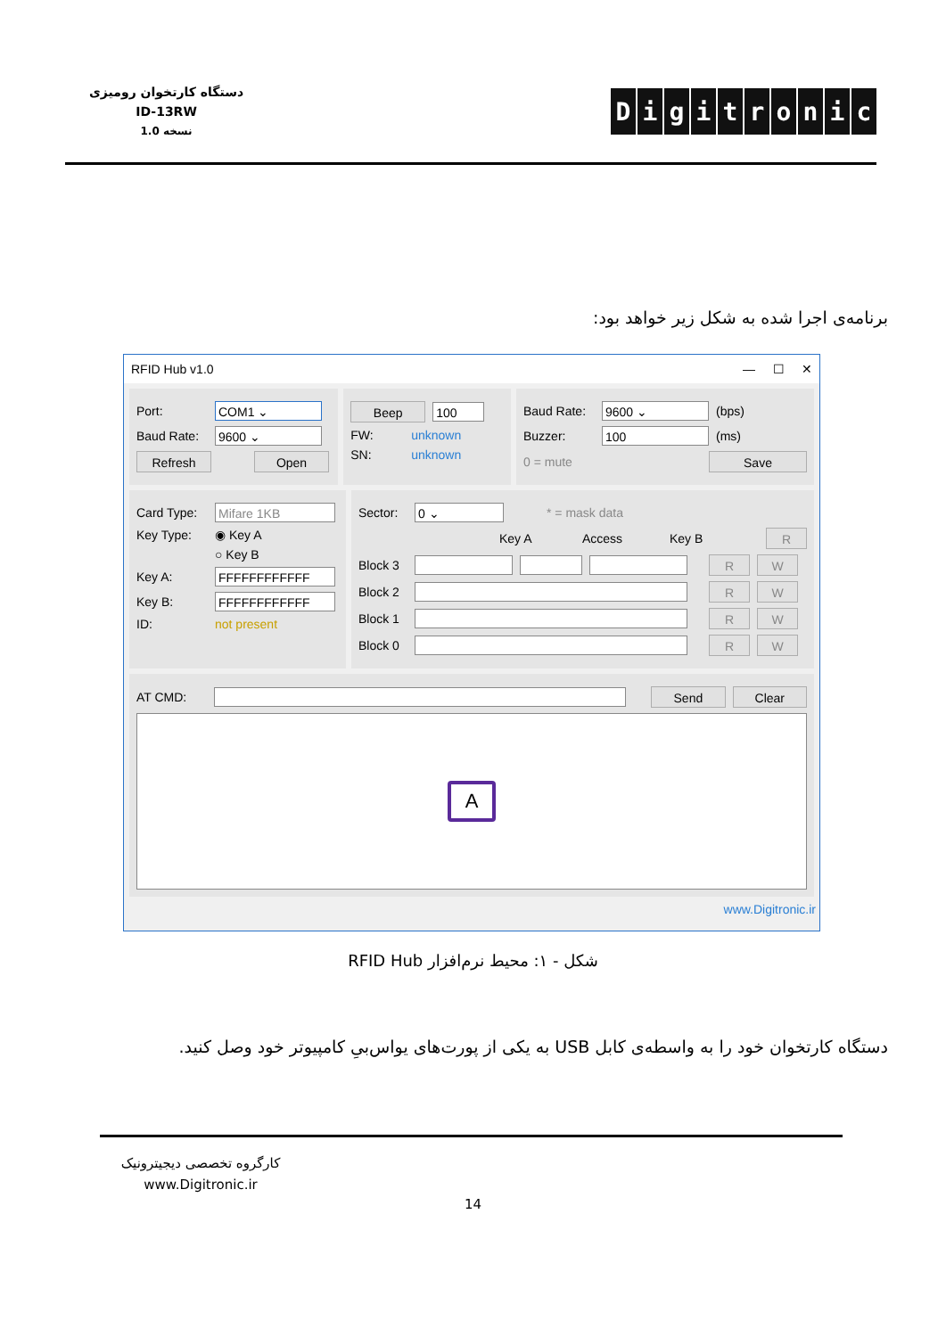دستگاه کارتخوان رومیزی
ID-13RW
نسخه 1.0
Digitronic
برنامه‌ی اجرا شده به شکل زیر خواهد بود:
RFID Hub v1.0 — ☐ ✕
Port: COM1 ⌄
Baud Rate: 9600 ⌄
Refresh Open
Beep 100
FW: unknown
SN: unknown
Baud Rate: 9600 ⌄ (bps)
Buzzer: 100 (ms)
0 = mute Save
Card Type: Mifare 1KB
Key Type: ◉ Key A
○ Key B
Key A: FFFFFFFFFFFF
Key B: FFFFFFFFFFFF
ID: not present
Sector: 0 ⌄ * = mask data
Key A Access Key B R
Block 3 R W
Block 2 R W
Block 1 R W
Block 0 R W
AT CMD: Send Clear
A
www.Digitronic.ir
شکل - ۱: محیط نرم‌افزار RFID Hub
دستگاه کارتخوان خود را به واسطه‌ی کابل USB به یکی از پورت‌های یو‌اس‌بیِ کامپیوتر خود وصل کنید.
کارگروه تخصصی دیجیترونیک
www.Digitronic.ir
14